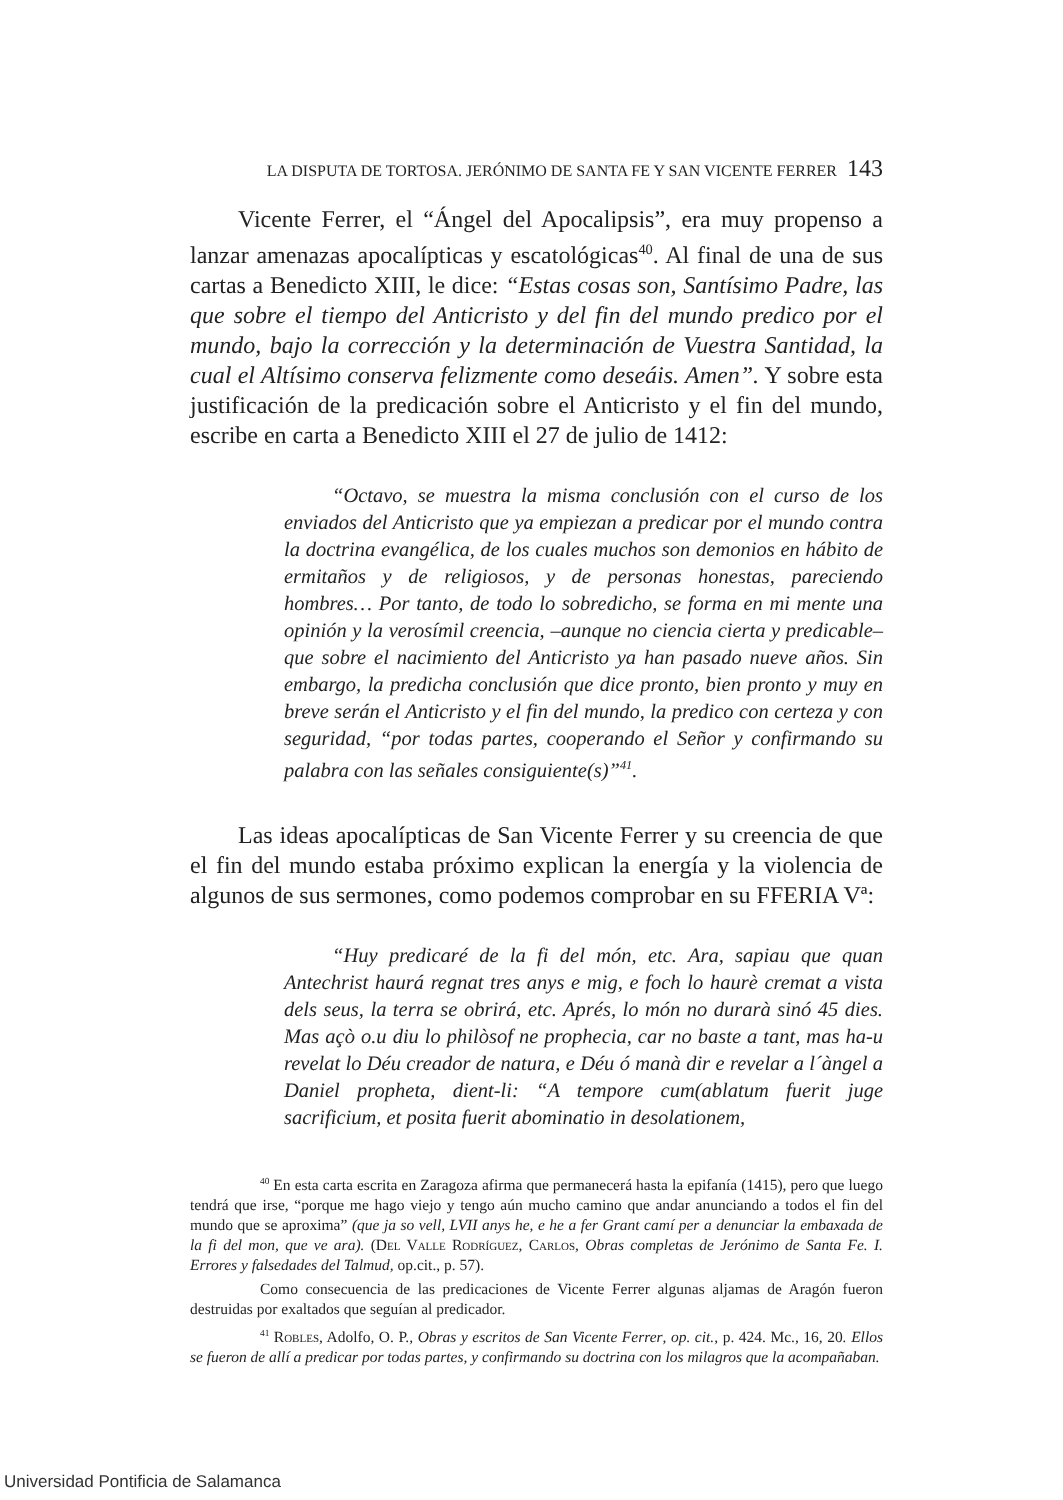LA DISPUTA DE TORTOSA. JERÓNIMO DE SANTA FE Y SAN VICENTE FERRER 143
Vicente Ferrer, el “Ángel del Apocalipsis”, era muy propenso a lanzar amenazas apocalípticas y escatológicas<sup>40</sup>. Al final de una de sus cartas a Benedicto XIII, le dice: “Estas cosas son, Santísimo Padre, las que sobre el tiempo del Anticristo y del fin del mundo predico por el mundo, bajo la corrección y la determinación de Vuestra Santidad, la cual el Altísimo conserva felizmente como deseáis. Amen”. Y sobre esta justificación de la predicación sobre el Anticristo y el fin del mundo, escribe en carta a Benedicto XIII el 27 de julio de 1412:
“Octavo, se muestra la misma conclusión con el curso de los enviados del Anticristo que ya empiezan a predicar por el mundo contra la doctrina evangélica, de los cuales muchos son demonios en hábito de ermitaños y de religiosos, y de personas honestas, pareciendo hombres… Por tanto, de todo lo sobredicho, se forma en mi mente una opinión y la verosímil creencia, –aunque no ciencia cierta y predicable– que sobre el nacimiento del Anticristo ya han pasado nueve años. Sin embargo, la predicha conclusión que dice pronto, bien pronto y muy en breve serán el Anticristo y el fin del mundo, la predico con certeza y con seguridad, “por todas partes, cooperando el Señor y confirmando su palabra con las señales consiguiente(s)”<sup>41</sup>.
Las ideas apocalípticas de San Vicente Ferrer y su creencia de que el fin del mundo estaba próximo explican la energía y la violencia de algunos de sus sermones, como podemos comprobar en su FFERIA Vª:
“Huy predicaré de la fi del món, etc. Ara, sapiau que quan Antechrist haurá regnat tres anys e mig, e foch lo haurè cremat a vista dels seus, la terra se obrirá, etc. Aprés, lo món no durarà sinó 45 dies. Mas açò o.u diu lo philòsof ne prophecia, car no baste a tant, mas ha-u revelat lo Déu creador de natura, e Déu ó manà dir e revelar a l´àngel a Daniel propheta, dient-li: “A tempore cum(ablatum fuerit juge sacrificium, et posita fuerit abominatio in desolationem,
<sup>40</sup> En esta carta escrita en Zaragoza afirma que permanecerá hasta la epifanía (1415), pero que luego tendrá que irse, “porque me hago viejo y tengo aún mucho camino que andar anunciando a todos el fin del mundo que se aproxima” (que ja so vell, LVII anys he, e he a fer Grant camí per a denunciar la embaxada de la fi del mon, que ve ara). (Del Valle Rodríguez, Carlos, Obras completas de Jerónimo de Santa Fe. I. Errores y falsedades del Talmud, op.cit., p. 57).
Como consecuencia de las predicaciones de Vicente Ferrer algunas aljamas de Aragón fueron destruidas por exaltados que seguían al predicador.
<sup>41</sup> Robles, Adolfo, O. P., Obras y escritos de San Vicente Ferrer, op. cit., p. 424. Mc., 16, 20. Ellos se fueron de allí a predicar por todas partes, y confirmando su doctrina con los milagros que la acompañaban.
Universidad Pontificia de Salamanca